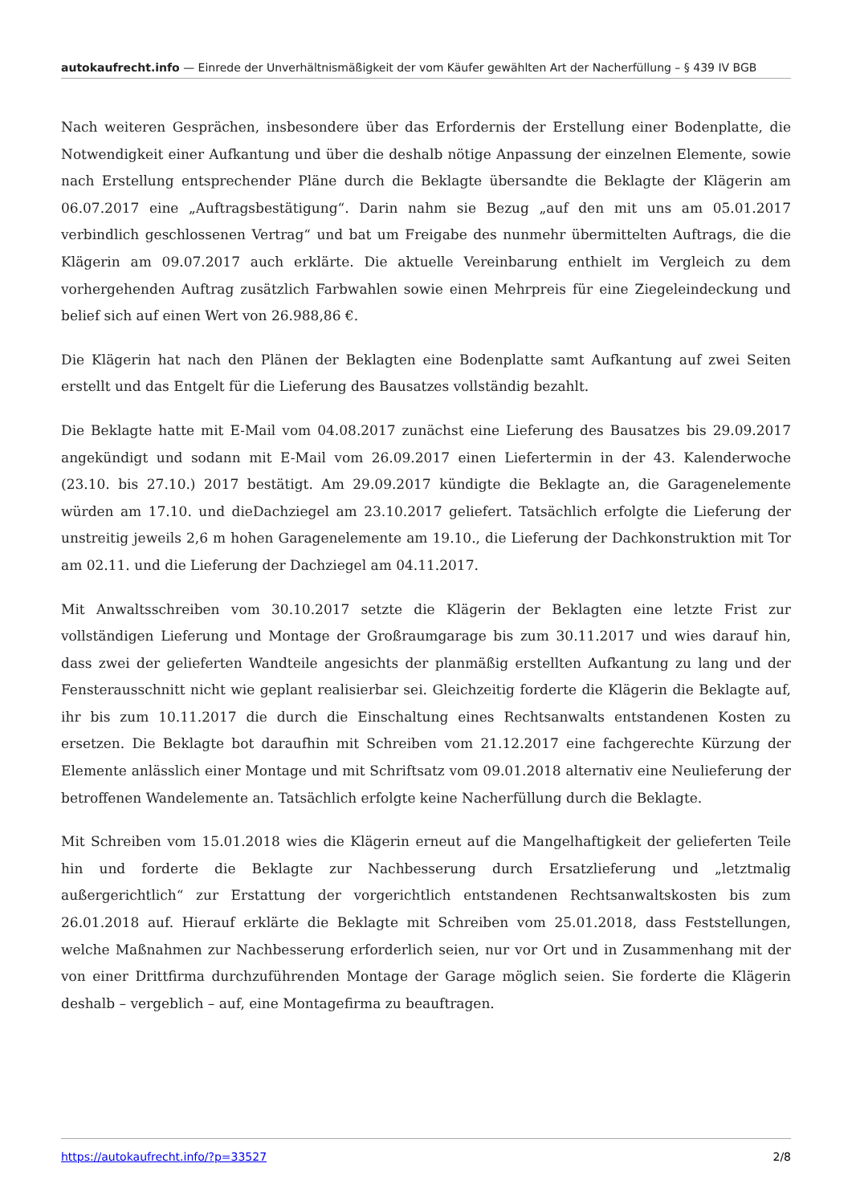autokaufrecht.info — Einrede der Unverhältnismäßigkeit der vom Käufer gewählten Art der Nacherfüllung – § 439 IV BGB
Nach weiteren Gesprächen, insbesondere über das Erfordernis der Erstellung einer Bodenplatte, die Notwendigkeit einer Aufkantung und über die deshalb nötige Anpassung der einzelnen Elemente, sowie nach Erstellung entsprechender Pläne durch die Beklagte übersandte die Beklagte der Klägerin am 06.07.2017 eine „Auftragsbestätigung“. Darin nahm sie Bezug „auf den mit uns am 05.01.2017 verbindlich geschlossenen Vertrag“ und bat um Freigabe des nunmehr übermittelten Auftrags, die die Klägerin am 09.07.2017 auch erklärte. Die aktuelle Vereinbarung enthielt im Vergleich zu dem vorhergehenden Auftrag zusätzlich Farbwahlen sowie einen Mehrpreis für eine Ziegeleindeckung und belief sich auf einen Wert von 26.988,86 €.
Die Klägerin hat nach den Plänen der Beklagten eine Bodenplatte samt Aufkantung auf zwei Seiten erstellt und das Entgelt für die Lieferung des Bausatzes vollständig bezahlt.
Die Beklagte hatte mit E-Mail vom 04.08.2017 zunächst eine Lieferung des Bausatzes bis 29.09.2017 angekündigt und sodann mit E-Mail vom 26.09.2017 einen Liefertermin in der 43. Kalenderwoche (23.10. bis 27.10.) 2017 bestätigt. Am 29.09.2017 kündigte die Beklagte an, die Garagenelemente würden am 17.10. und dieDachziegel am 23.10.2017 geliefert. Tatsächlich erfolgte die Lieferung der unstreitig jeweils 2,6 m hohen Garagenelemente am 19.10., die Lieferung der Dachkonstruktion mit Tor am 02.11. und die Lieferung der Dachziegel am 04.11.2017.
Mit Anwaltsschreiben vom 30.10.2017 setzte die Klägerin der Beklagten eine letzte Frist zur vollständigen Lieferung und Montage der Großraumgarage bis zum 30.11.2017 und wies darauf hin, dass zwei der gelieferten Wandteile angesichts der planmäßig erstellten Aufkantung zu lang und der Fensterausschnitt nicht wie geplant realisierbar sei. Gleichzeitig forderte die Klägerin die Beklagte auf, ihr bis zum 10.11.2017 die durch die Einschaltung eines Rechtsanwalts entstandenen Kosten zu ersetzen. Die Beklagte bot daraufhin mit Schreiben vom 21.12.2017 eine fachgerechte Kürzung der Elemente anlässlich einer Montage und mit Schriftsatz vom 09.01.2018 alternativ eine Neulieferung der betroffenen Wandelemente an. Tatsächlich erfolgte keine Nacherfüllung durch die Beklagte.
Mit Schreiben vom 15.01.2018 wies die Klägerin erneut auf die Mangelhaftigkeit der gelieferten Teile hin und forderte die Beklagte zur Nachbesserung durch Ersatzlieferung und „letztmalig außergerichtlich“ zur Erstattung der vorgerichtlich entstandenen Rechtsanwaltskosten bis zum 26.01.2018 auf. Hierauf erklärte die Beklagte mit Schreiben vom 25.01.2018, dass Feststellungen, welche Maßnahmen zur Nachbesserung erforderlich seien, nur vor Ort und in Zusammenhang mit der von einer Drittfirma durchzuführenden Montage der Garage möglich seien. Sie forderte die Klägerin deshalb – vergeblich – auf, eine Montagefirma zu beauftragen.
https://autokaufrecht.info/?p=33527 2/8